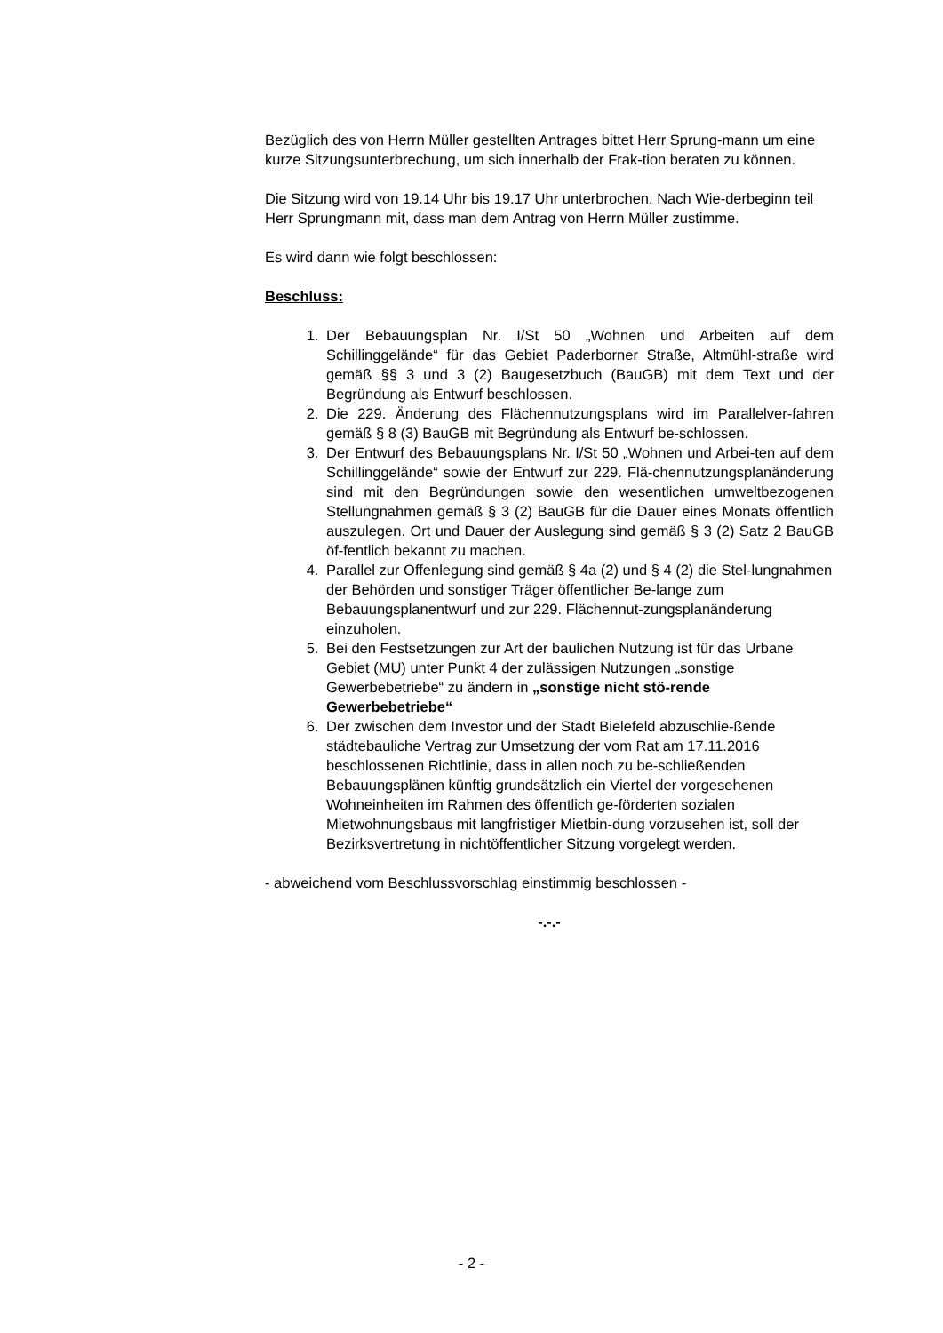Bezüglich des von Herrn Müller gestellten Antrages bittet Herr Sprung-mann um eine kurze Sitzungsunterbrechung, um sich innerhalb der Frak-tion beraten zu können.
Die Sitzung wird von 19.14 Uhr bis 19.17 Uhr unterbrochen. Nach Wie-derbeginn teil Herr Sprungmann mit, dass man dem Antrag von Herrn Müller zustimme.
Es wird dann wie folgt beschlossen:
Beschluss:
1. Der Bebauungsplan Nr. I/St 50 „Wohnen und Arbeiten auf dem Schillinggelände“ für das Gebiet Paderborner Straße, Altmühl-straße wird gemäß §§ 3 und 3 (2) Baugesetzbuch (BauGB) mit dem Text und der Begründung als Entwurf beschlossen.
2. Die 229. Änderung des Flächennutzungsplans wird im Parallelver-fahren gemäß § 8 (3) BauGB mit Begründung als Entwurf be-schlossen.
3. Der Entwurf des Bebauungsplans Nr. I/St 50 „Wohnen und Arbei-ten auf dem Schillinggelände“ sowie der Entwurf zur 229. Flä-chennutzungsplanänderung sind mit den Begründungen sowie den wesentlichen umweltbezogenen Stellungnahmen gemäß § 3 (2) BauGB für die Dauer eines Monats öffentlich auszulegen. Ort und Dauer der Auslegung sind gemäß § 3 (2) Satz 2 BauGB öf-fentlich bekannt zu machen.
4. Parallel zur Offenlegung sind gemäß § 4a (2) und § 4 (2) die Stel-lungnahmen der Behörden und sonstiger Träger öffentlicher Be-lange zum Bebauungsplanentwurf und zur 229. Flächennut-zungsplanänderung einzuholen.
5. Bei den Festsetzungen zur Art der baulichen Nutzung ist für das Urbane Gebiet (MU) unter Punkt 4 der zulässigen Nutzungen „sonstige Gewerbebetriebe“ zu ändern in „sonstige nicht stö-rende Gewerbebetriebe“
6. Der zwischen dem Investor und der Stadt Bielefeld abzuschlie-ßende städtebauliche Vertrag zur Umsetzung der vom Rat am 17.11.2016 beschlossenen Richtlinie, dass in allen noch zu be-schließenden Bebauungsplänen künftig grundsätzlich ein Viertel der vorgesehenen Wohneinheiten im Rahmen des öffentlich ge-förderten sozialen Mietwohnungsbaus mit langfristiger Mietbin-dung vorzusehen ist, soll der Bezirksvertretung in nichtöffentlicher Sitzung vorgelegt werden.
- abweichend vom Beschlussvorschlag einstimmig beschlossen -
-.-.-
- 2 -